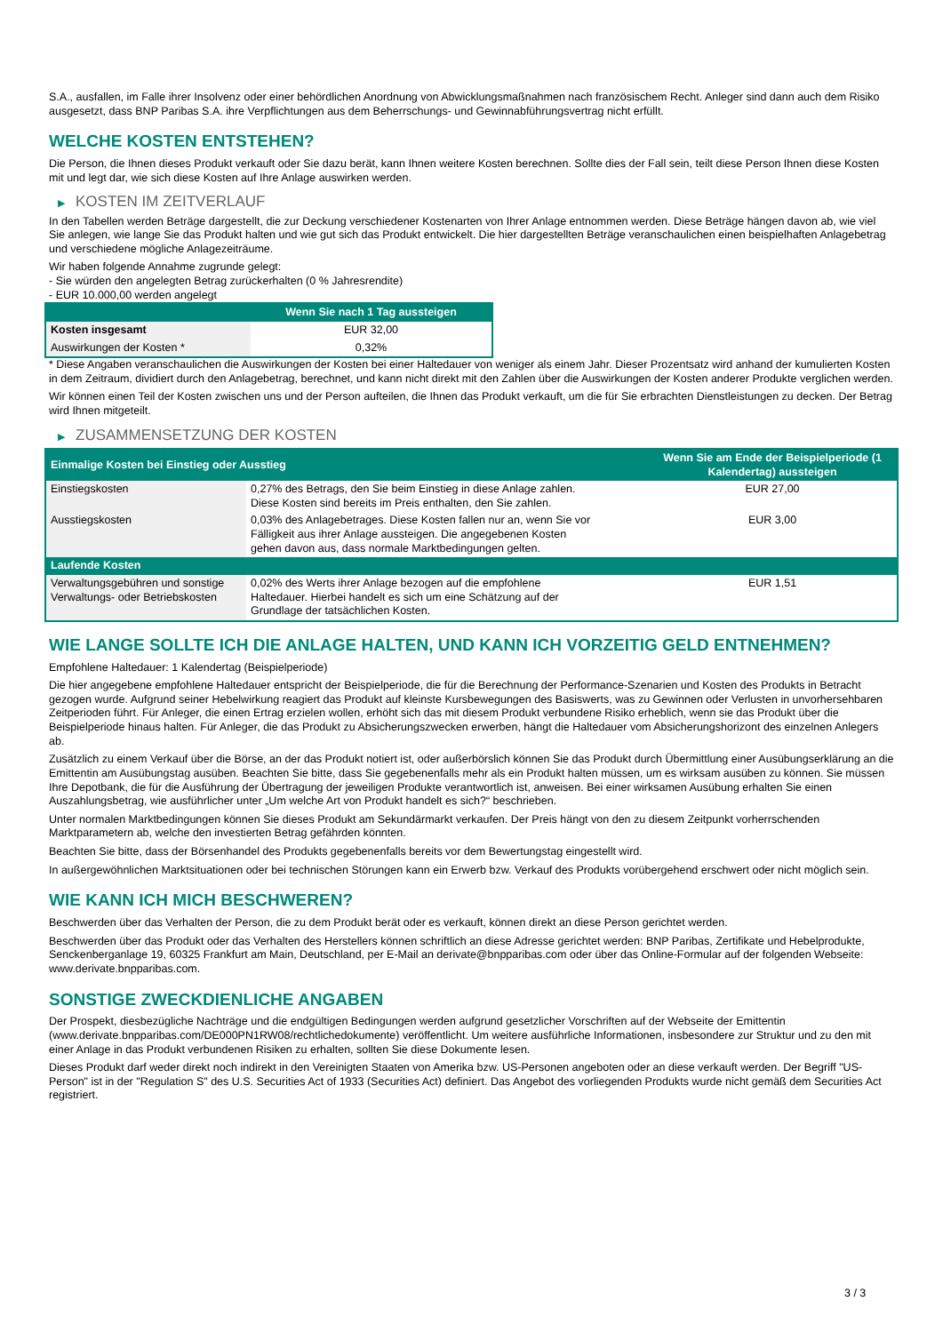S.A., ausfallen, im Falle ihrer Insolvenz oder einer behördlichen Anordnung von Abwicklungsmaßnahmen nach französischem Recht. Anleger sind dann auch dem Risiko ausgesetzt, dass BNP Paribas S.A. ihre Verpflichtungen aus dem Beherrschungs- und Gewinnabführungsvertrag nicht erfüllt.
WELCHE KOSTEN ENTSTEHEN?
Die Person, die Ihnen dieses Produkt verkauft oder Sie dazu berät, kann Ihnen weitere Kosten berechnen. Sollte dies der Fall sein, teilt diese Person Ihnen diese Kosten mit und legt dar, wie sich diese Kosten auf Ihre Anlage auswirken werden.
▶ KOSTEN IM ZEITVERLAUF
In den Tabellen werden Beträge dargestellt, die zur Deckung verschiedener Kostenarten von Ihrer Anlage entnommen werden. Diese Beträge hängen davon ab, wie viel Sie anlegen, wie lange Sie das Produkt halten und wie gut sich das Produkt entwickelt. Die hier dargestellten Beträge veranschaulichen einen beispielhaften Anlagebetrag und verschiedene mögliche Anlagezeiträume.
Wir haben folgende Annahme zugrunde gelegt:
- Sie würden den angelegten Betrag zurückerhalten (0 % Jahresrendite)
- EUR 10.000,00 werden angelegt
| | Wenn Sie nach 1 Tag aussteigen |
| --- | --- |
| Kosten insgesamt | EUR 32,00 |
| Auswirkungen der Kosten * | 0,32% |
* Diese Angaben veranschaulichen die Auswirkungen der Kosten bei einer Haltedauer von weniger als einem Jahr. Dieser Prozentsatz wird anhand der kumulierten Kosten in dem Zeitraum, dividiert durch den Anlagebetrag, berechnet, und kann nicht direkt mit den Zahlen über die Auswirkungen der Kosten anderer Produkte verglichen werden.
Wir können einen Teil der Kosten zwischen uns und der Person aufteilen, die Ihnen das Produkt verkauft, um die für Sie erbrachten Dienstleistungen zu decken. Der Betrag wird Ihnen mitgeteilt.
▶ ZUSAMMENSETZUNG DER KOSTEN
| Einmalige Kosten bei Einstieg oder Ausstieg | | Wenn Sie am Ende der Beispielperiode (1 Kalendertag) aussteigen |
| --- | --- | --- |
| Einstiegskosten | 0,27% des Betrags, den Sie beim Einstieg in diese Anlage zahlen. Diese Kosten sind bereits im Preis enthalten, den Sie zahlen. | EUR 27,00 |
| Ausstiegskosten | 0,03% des Anlagebetrages. Diese Kosten fallen nur an, wenn Sie vor Fälligkeit aus ihrer Anlage aussteigen. Die angegebenen Kosten gehen davon aus, dass normale Marktbedingungen gelten. | EUR 3,00 |
| Laufende Kosten | | |
| Verwaltungsgebühren und sonstige Verwaltungs- oder Betriebskosten | 0,02% des Werts ihrer Anlage bezogen auf die empfohlene Haltedauer. Hierbei handelt es sich um eine Schätzung auf der Grundlage der tatsächlichen Kosten. | EUR 1,51 |
WIE LANGE SOLLTE ICH DIE ANLAGE HALTEN, UND KANN ICH VORZEITIG GELD ENTNEHMEN?
Empfohlene Haltedauer: 1 Kalendertag (Beispielperiode)
Die hier angegebene empfohlene Haltedauer entspricht der Beispielperiode, die für die Berechnung der Performance-Szenarien und Kosten des Produkts in Betracht gezogen wurde. Aufgrund seiner Hebelwirkung reagiert das Produkt auf kleinste Kursbewegungen des Basiswerts, was zu Gewinnen oder Verlusten in unvorhersehbaren Zeitperioden führt. Für Anleger, die einen Ertrag erzielen wollen, erhöht sich das mit diesem Produkt verbundene Risiko erheblich, wenn sie das Produkt über die Beispielperiode hinaus halten. Für Anleger, die das Produkt zu Absicherungszwecken erwerben, hängt die Haltedauer vom Absicherungshorizont des einzelnen Anlegers ab.
Zusätzlich zu einem Verkauf über die Börse, an der das Produkt notiert ist, oder außerbörslich können Sie das Produkt durch Übermittlung einer Ausübungserklärung an die Emittentin am Ausübungstag ausüben. Beachten Sie bitte, dass Sie gegebenenfalls mehr als ein Produkt halten müssen, um es wirksam ausüben zu können. Sie müssen Ihre Depotbank, die für die Ausführung der Übertragung der jeweiligen Produkte verantwortlich ist, anweisen. Bei einer wirksamen Ausübung erhalten Sie einen Auszahlungsbetrag, wie ausführlicher unter „Um welche Art von Produkt handelt es sich?“ beschrieben.
Unter normalen Marktbedingungen können Sie dieses Produkt am Sekundärmarkt verkaufen. Der Preis hängt von den zu diesem Zeitpunkt vorherrschenden Marktparametern ab, welche den investierten Betrag gefährden könnten.
Beachten Sie bitte, dass der Börsenhandel des Produkts gegebenenfalls bereits vor dem Bewertungstag eingestellt wird.
In außergewöhnlichen Marktsituationen oder bei technischen Störungen kann ein Erwerb bzw. Verkauf des Produkts vorübergehend erschwert oder nicht möglich sein.
WIE KANN ICH MICH BESCHWEREN?
Beschwerden über das Verhalten der Person, die zu dem Produkt berät oder es verkauft, können direkt an diese Person gerichtet werden.
Beschwerden über das Produkt oder das Verhalten des Herstellers können schriftlich an diese Adresse gerichtet werden: BNP Paribas, Zertifikate und Hebelprodukte, Senckenberganlage 19, 60325 Frankfurt am Main, Deutschland, per E-Mail an derivate@bnpparibas.com oder über das Online-Formular auf der folgenden Webseite: www.derivate.bnpparibas.com.
SONSTIGE ZWECKDIENLICHE ANGABEN
Der Prospekt, diesbezügliche Nachträge und die endgültigen Bedingungen werden aufgrund gesetzlicher Vorschriften auf der Webseite der Emittentin (www.derivate.bnpparibas.com/DE000PN1RW08/rechtlichedokumente) veröffentlicht. Um weitere ausführliche Informationen, insbesondere zur Struktur und zu den mit einer Anlage in das Produkt verbundenen Risiken zu erhalten, sollten Sie diese Dokumente lesen.
Dieses Produkt darf weder direkt noch indirekt in den Vereinigten Staaten von Amerika bzw. US-Personen angeboten oder an diese verkauft werden. Der Begriff "US-Person" ist in der "Regulation S" des U.S. Securities Act of 1933 (Securities Act) definiert. Das Angebot des vorliegenden Produkts wurde nicht gemäß dem Securities Act registriert.
3 / 3